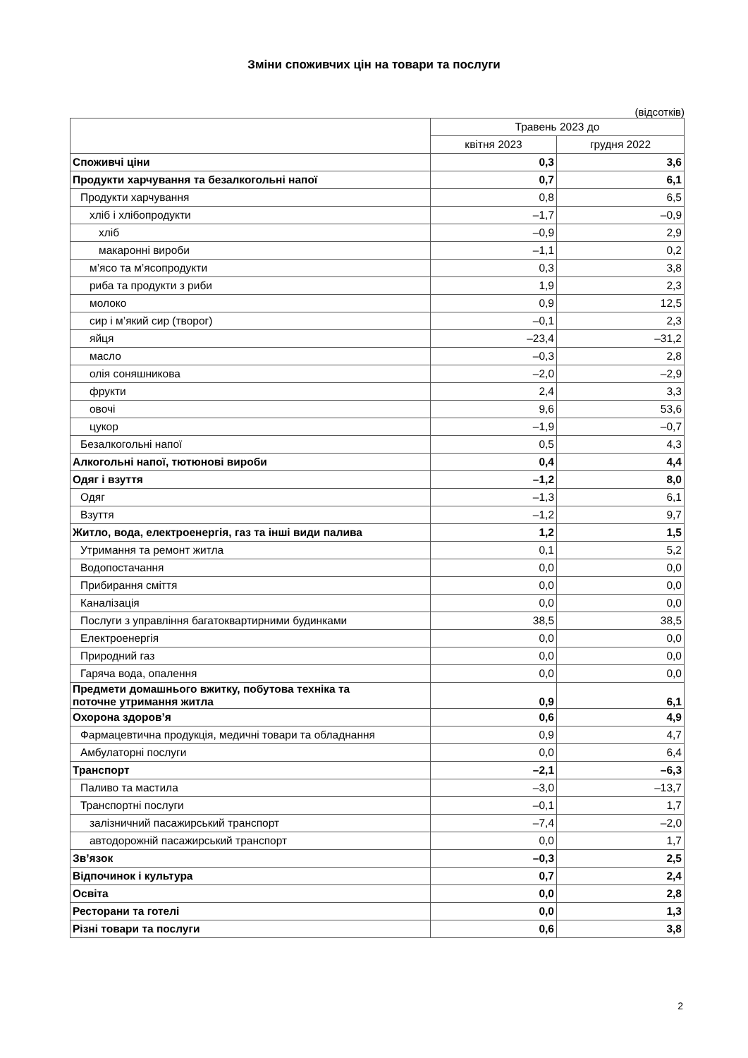Зміни споживчих цін на товари та послуги
(відсотків)
| | Травень 2023 до | |
| --- | --- | --- |
| | квітня 2023 | грудня 2022 |
| Споживчі ціни | 0,3 | 3,6 |
| Продукти харчування та безалкогольні напої | 0,7 | 6,1 |
| Продукти харчування | 0,8 | 6,5 |
| хліб і хлібопродукти | –1,7 | –0,9 |
| хліб | –0,9 | 2,9 |
| макаронні вироби | –1,1 | 0,2 |
| м’ясо та м’ясопродукти | 0,3 | 3,8 |
| риба та продукти з риби | 1,9 | 2,3 |
| молоко | 0,9 | 12,5 |
| сир і м’який сир (творог) | –0,1 | 2,3 |
| яйця | –23,4 | –31,2 |
| масло | –0,3 | 2,8 |
| олія соняшникова | –2,0 | –2,9 |
| фрукти | 2,4 | 3,3 |
| овочі | 9,6 | 53,6 |
| цукор | –1,9 | –0,7 |
| Безалкогольні напої | 0,5 | 4,3 |
| Алкогольні напої, тютюнові вироби | 0,4 | 4,4 |
| Одяг і взуття | –1,2 | 8,0 |
| Одяг | –1,3 | 6,1 |
| Взуття | –1,2 | 9,7 |
| Житло, вода, електроенергія, газ та інші види палива | 1,2 | 1,5 |
| Утримання та ремонт житла | 0,1 | 5,2 |
| Водопостачання | 0,0 | 0,0 |
| Прибирання сміття | 0,0 | 0,0 |
| Каналізація | 0,0 | 0,0 |
| Послуги з управління багатоквартирними будинками | 38,5 | 38,5 |
| Електроенергія | 0,0 | 0,0 |
| Природний газ | 0,0 | 0,0 |
| Гаряча вода, опалення | 0,0 | 0,0 |
| Предмети домашнього вжитку, побутова техніка та поточне утримання житла | 0,9 | 6,1 |
| Охорона здоров’я | 0,6 | 4,9 |
| Фармацевтична продукція, медичні товари та обладнання | 0,9 | 4,7 |
| Амбулаторні послуги | 0,0 | 6,4 |
| Транспорт | –2,1 | –6,3 |
| Паливо та мастила | –3,0 | –13,7 |
| Транспортні послуги | –0,1 | 1,7 |
| залізничний пасажирський транспорт | –7,4 | –2,0 |
| автодорожній пасажирський транспорт | 0,0 | 1,7 |
| Зв’язок | –0,3 | 2,5 |
| Відпочинок і культура | 0,7 | 2,4 |
| Освіта | 0,0 | 2,8 |
| Ресторани та готелі | 0,0 | 1,3 |
| Різні товари та послуги | 0,6 | 3,8 |
2